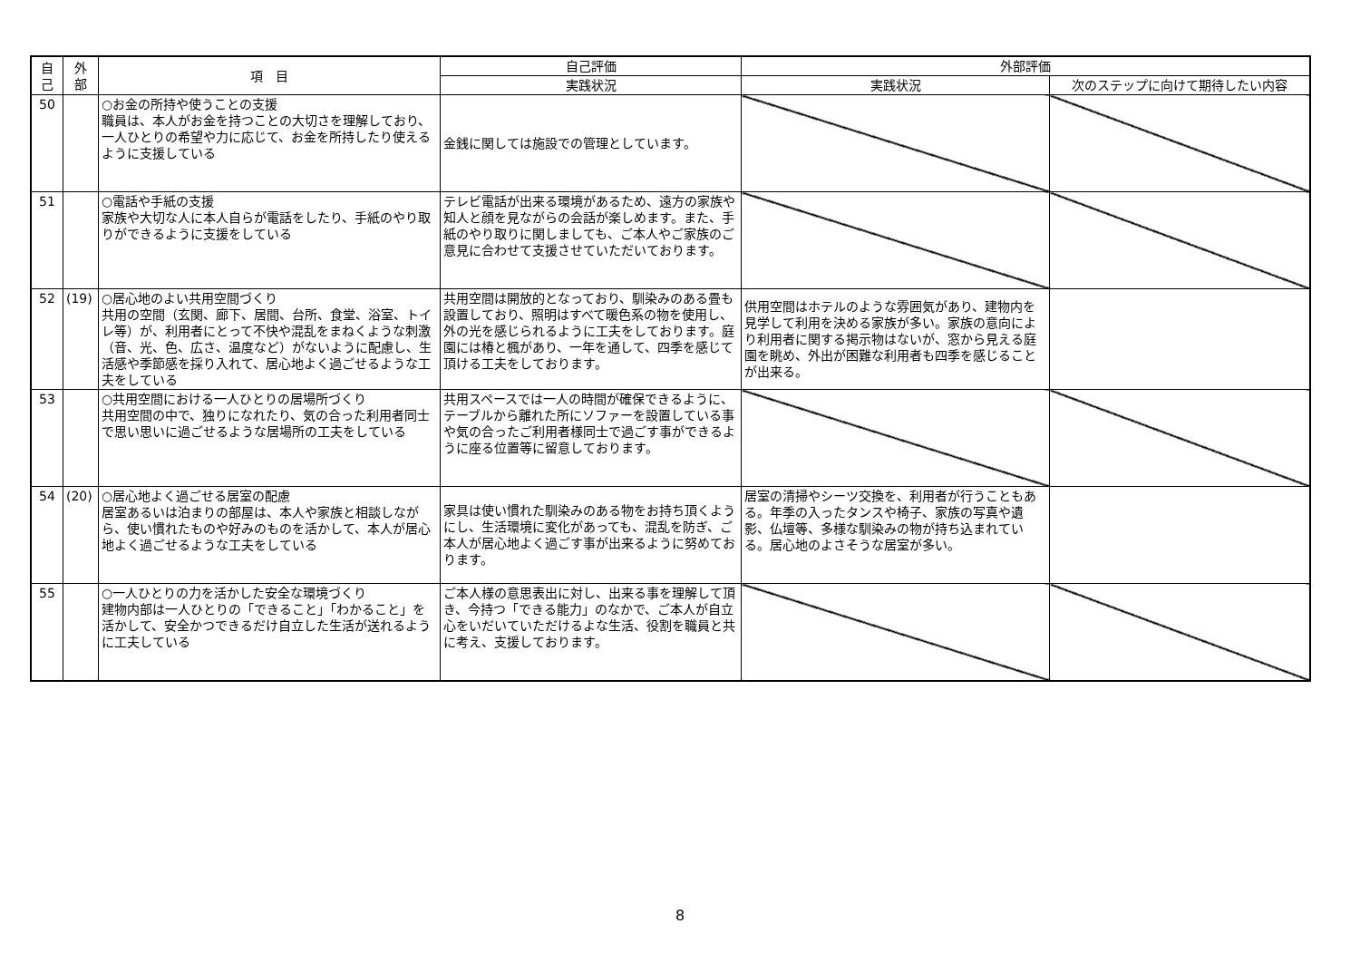| 自 己 | 外 部 | 項 目 | 自己評価 | 外部評価 | |
| --- | --- | --- | --- | --- | --- |
| | | | 実践状況 | 実践状況 | 次のステップに向けて期待したい内容 |
| 50 | | ○お金の所持や使うことの支援 職員は、本人がお金を持つことの大切さを理解しており、一人ひとりの希望や力に応じて、お金を所持したり使えるように支援している | 金銭に関しては施設での管理としています。 | | |
| 51 | | ○電話や手紙の支援 家族や大切な人に本人自らが電話をしたり、手紙のやり取りができるように支援をしている | テレビ電話が出来る環境があるため、遠方の家族や知人と顔を見ながらの会話が楽しめます。また、手紙のやり取りに関しましても、ご本人やご家族のご意見に合わせて支援させていただいております。 | | |
| 52 | (19) | ○居心地のよい共用空間づくり 共用の空間（玄関、廊下、居間、台所、食堂、浴室、トイレ等）が、利用者にとって不快や混乱をまねくような刺激（音、光、色、広さ、温度など）がないように配慮し、生活感や季節感を採り入れて、居心地よく過ごせるような工夫をしている | 共用空間は開放的となっており、馴染みのある畳も設置しており、照明はすべて暖色系の物を使用し、外の光を感じられるように工夫をしております。庭園には椿と楓があり、一年を通して、四季を感じて頂ける工夫をしております。 | 供用空間はホテルのような雰囲気があり、建物内を見学して利用を決める家族が多い。家族の意向により利用者に関する掲示物はないが、窓から見える庭園を眺め、外出が困難な利用者も四季を感じることが出来る。 | |
| 53 | | ○共用空間における一人ひとりの居場所づくり 共用空間の中で、独りになれたり、気の合った利用者同士で思い思いに過ごせるような居場所の工夫をしている | 共用スペースでは一人の時間が確保できるように、テーブルから離れた所にソファーを設置している事や気の合ったご利用者様同士で過ごす事ができるように座る位置等に留意しております。 | | |
| 54 | (20) | ○居心地よく過ごせる居室の配慮 居室あるいは泊まりの部屋は、本人や家族と相談しながら、使い慣れたものや好みのものを活かして、本人が居心地よく過ごせるような工夫をしている | 家具は使い慣れた馴染みのある物をお持ち頂くようにし、生活環境に変化があっても、混乱を防ぎ、ご本人が居心地よく過ごす事が出来るように努めております。 | 居室の清掃やシーツ交換を、利用者が行うこともある。年季の入ったタンスや椅子、家族の写真や遺影、仏壇等、多様な馴染みの物が持ち込まれている。居心地のよさそうな居室が多い。 | |
| 55 | | ○一人ひとりの力を活かした安全な環境づくり 建物内部は一人ひとりの「できること」「わかること」を活かして、安全かつできるだけ自立した生活が送れるように工夫している | ご本人様の意思表出に対し、出来る事を理解して頂き、今持つ「できる能力」のなかで、ご本人が自立心をいだいていただけるよな生活、役割を職員と共に考え、支援しております。 | | |
8